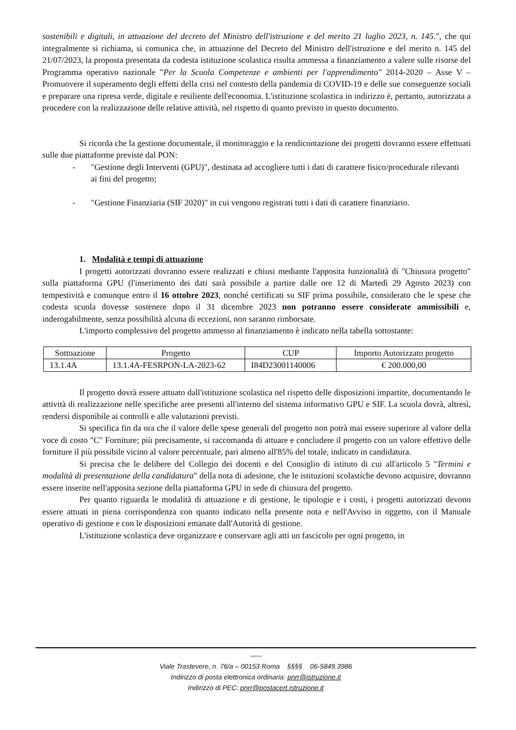sostenibili e digitali, in attuazione del decreto del Ministro dell'istruzione e del merito 21 luglio 2023, n. 145.", che qui integralmente si richiama, si comunica che, in attuazione del Decreto del Ministro dell'istruzione e del merito n. 145 del 21/07/2023, la proposta presentata da codesta istituzione scolastica risulta ammessa a finanziamento a valere sulle risorse del Programma operativo nazionale "Per la Scuola Competenze e ambienti per l'apprendimento" 2014-2020 – Asse V – Promuovere il superamento degli effetti della crisi nel contesto della pandemia di COVID-19 e delle sue conseguenze sociali e preparare una ripresa verde, digitale e resiliente dell'economia. L'istituzione scolastica in indirizzo è, pertanto, autorizzata a procedere con la realizzazione delle relative attività, nel rispetto di quanto previsto in questo documento.
Si ricorda che la gestione documentale, il monitoraggio e la rendicontazione dei progetti dovranno essere effettuati sulle due piattaforme previste dal PON:
- "Gestione degli Interventi (GPU)", destinata ad accogliere tutti i dati di carattere fisico/procedurale rilevanti ai fini del progetto;
- "Gestione Finanziaria (SIF 2020)" in cui vengono registrati tutti i dati di carattere finanziario.
1. Modalità e tempi di attuazione
I progetti autorizzati dovranno essere realizzati e chiusi mediante l'apposita funzionalità di "Chiusura progetto" sulla piattaforma GPU (l'inserimento dei dati sarà possibile a partire dalle ore 12 di Martedì 29 Agosto 2023) con tempestività e comunque entro il 16 ottobre 2023, nonché certificati su SIF prima possibile, considerato che le spese che codesta scuola dovesse sostenere dopo il 31 dicembre 2023 non potranno essere considerate ammissibili e, inderogabilmente, senza possibilità alcuna di eccezioni, non saranno rimborsate.
L'importo complessivo del progetto ammesso al finanziamento è indicato nella tabella sottostante:
| Sottoazione | Progetto | CUP | Importo Autorizzato progetto |
| --- | --- | --- | --- |
| 13.1.4A | 13.1.4A-FESRPON-LA-2023-62 | I84D23001140006 | € 200.000,00 |
Il progetto dovrà essere attuato dall'istituzione scolastica nel rispetto delle disposizioni impartite, documentando le attività di realizzazione nelle specifiche aree presenti all'interno del sistema informativo GPU e SIF. La scuola dovrà, altresì, rendersi disponibile ai controlli e alle valutazioni previsti.
Si specifica fin da ora che il valore delle spese generali del progetto non potrà mai essere superiore al valore della voce di costo "C" Forniture; più precisamente, si raccomanda di attuare e concludere il progetto con un valore effettivo delle forniture il più possibile vicino al valore percentuale, pari almeno all'85% del totale, indicato in candidatura.
Si precisa che le delibere del Collegio dei docenti e del Consiglio di istituto di cui all'articolo 5 "Termini e modalità di presentazione della candidatura" della nota di adesione, che le istituzioni scolastiche devono acquisire, dovranno essere inserite nell'apposita sezione della piattaforma GPU in sede di chiusura del progetto.
Per quanto riguarda le modalità di attuazione e di gestione, le tipologie e i costi, i progetti autorizzati devono essere attuati in piena corrispondenza con quanto indicato nella presente nota e nell'Avviso in oggetto, con il Manuale operativo di gestione e con le disposizioni emanate dall'Autorità di gestione.
L'istituzione scolastica deve organizzare e conservare agli atti un fascicolo per ogni progetto, in
-----
Viale Trastevere, n. 76/a – 00153 Roma §§§§ 06-5849.3986
Indirizzo di posta elettronica ordinaria: pnrr@istruzione.it
Indirizzo di PEC: pnrr@postacert.istruzione.it